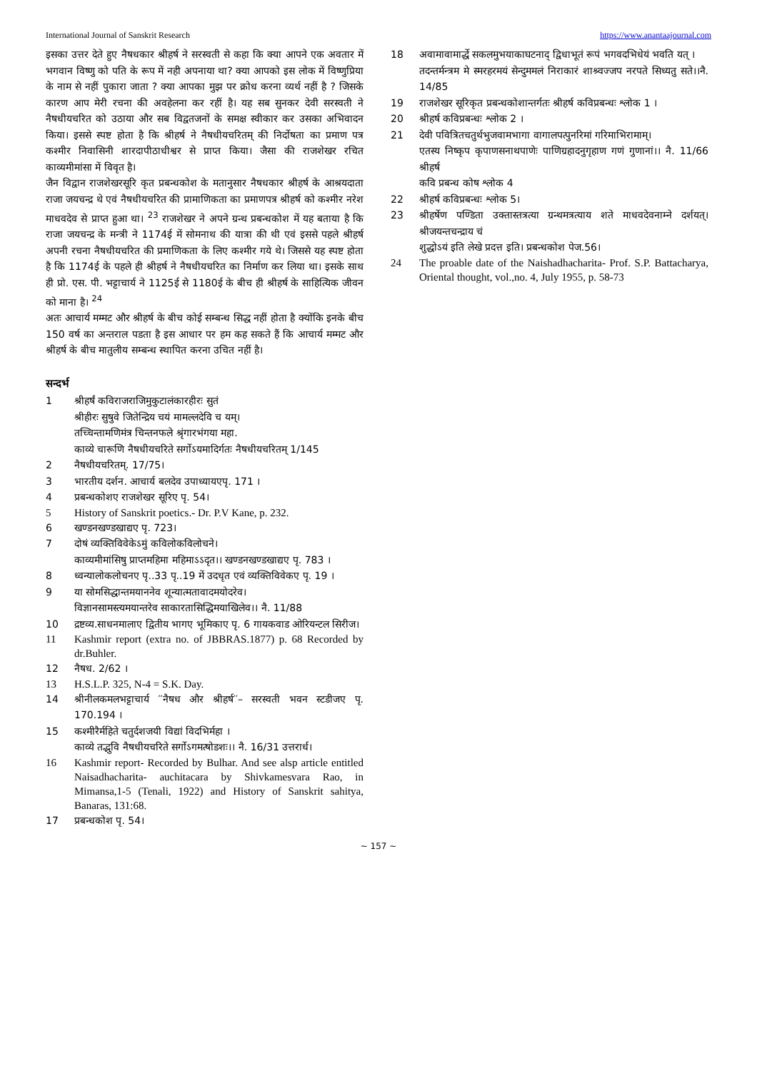International Journal of Sanskrit Research https://www.anantaajournal.com
इसका उत्तर देते हुए नैषधकार श्रीहर्ष ने सरस्वती से कहा कि क्या आपने एक अवतार में भगवान विष्णु को पति के रूप में नही अपनाया था? क्या आपको इस लोक में विष्णुप्रिया के नाम से नहीं पुकारा जाता ? क्या आपका मुझ पर क्रोध करना व्यर्थ नहीं है ? जिसके कारण आप मेरी रचना की अवहेलना कर रहीं है। यह सब सुनकर देवी सरस्वती ने नैषधीयचरित को उठाया और सब विद्वतजनों के समक्ष स्वीकार कर उसका अभिवादन किया। इससे स्पष्ट होता है कि श्रीहर्ष ने नैषधीयचरितम् की निर्दोषता का प्रमाण पत्र कश्मीर निवासिनी शारदापीठाधीश्वर से प्राप्त किया। जैसा की राजशेखर रचित काव्यमीमांसा में विवृत है।
जैन विद्वान राजशेखरसूरि कृत प्रबन्धकोश के मतानुसार नैषधकार श्रीहर्ष के आश्रयदाता राजा जयचन्द्र थे एवं नैषधीयचरित की प्रामाणिकता का प्रमाणपत्र श्रीहर्ष को कश्मीर नरेश माधवदेव से प्राप्त हुआ था। <sup>23</sup> राजशेखर ने अपने ग्रन्थ प्रबन्धकोश में यह बताया है कि राजा जयचन्द्र के मन्त्री ने 1174ई में सोमनाथ की यात्रा की थी एवं इससे पहले श्रीहर्ष अपनी रचना नैषधीयचरित की प्रमाणिकता के लिए कश्मीर गये थे। जिससे यह स्पष्ट होता है कि 1174ई के पहले ही श्रीहर्ष ने नैषधीयचरित का निर्माण कर लिया था। इसके साथ ही प्रो. एस. पी. भट्टाचार्य ने 1125ई से 1180ई के बीच ही श्रीहर्ष के साहित्यिक जीवन को माना है। <sup>24</sup>
अतः आचार्य मम्मट और श्रीहर्ष के बीच कोई सम्बन्ध सिद्ध नहीं होता है क्योंकि इनके बीच 150 वर्ष का अन्तराल पडता है इस आधार पर हम कह सकते हैं कि आचार्य मम्मट और श्रीहर्ष के बीच मातुलीय सम्बन्ध स्थापित करना उचित नहीं है।
सन्दर्भ
1 श्रीहर्षं कविराजराजिमुकुटालंकारहीरः सुतं
श्रीहीरः सुषुवे जितेन्द्रिय चयं मामल्लदेवि च यम्।
तच्चिन्तामणिमंत्र चिन्तनफले श्रृंगारभंगया महा.
काव्ये चारूणि नैषधीयचरिते सर्गोऽयमादिर्गतः नैषधीयचरितम् 1/145
2 नैषधीयचरितम्. 17/75।
3 भारतीय दर्शन. आचार्य बलदेव उपाध्यायएपृ. 171 ।
4 प्रबन्धकोशए राजशेखर सूरिए पृ. 54।
5 History of Sanskrit poetics.- Dr. P.V Kane, p. 232.
6 खण्डनखण्डखाद्यए पृ. 723।
7 दोषं व्यक्तिविवेकेऽमुं कविलोकविलोचने।
काव्यमीमांसिषु प्राप्तमहिमा महिमाऽऽदृत।। खण्डनखण्डखाद्यए पृ. 783 ।
8 ध्वन्यालोकलोचनए पृ..33 पृ..19 में उदधृत एवं व्यक्तिविवेकए पृ. 19 ।
9 या सोमसिद्धान्तमयाननेव शून्यात्मतावादमयोदरेव।
विज्ञानसामस्त्यमयान्तरेव साकारतासिद्धिमयाखिलेव।। नै. 11/88
10 द्रष्टव्य.साधनमालाए द्वितीय भागए भूमिकाए पृ. 6 गायकवाड ओरियन्टल सिरीज।
11 Kashmir report (extra no. of JBBRAS.1877) p. 68 Recorded by dr.Buhler.
12 नैषध. 2/62 ।
13 H.S.L.P. 325, N-4 = S.K. Day.
14 श्रीनीलकमलभट्टाचार्य ′′नैषध और श्रीहर्ष′′– सरस्वती भवन स्टडीजए पृ. 170.194 ।
15 कश्मीरैर्महिते चतुर्दशजयी विद्यां विदभिर्महा ।
काव्ये तद्भुवि नैषधीयचरिते सर्गोऽगमत्षोडशः।। नै. 16/31 उत्तरार्ध।
16 Kashmir report- Recorded by Bulhar. And see alsp article entitled Naisadhacharita- auchitacara by Shivkamesvara Rao, in Mimansa,1-5 (Tenali, 1922) and History of Sanskrit sahitya, Banaras, 131:68.
17 प्रबन्धकोश पृ. 54।
18 अवामावामार्द्धे सकलमुभयाकाघटनाद् द्विधाभूतं रूपं भगवदभिधेयं भवति यत् ।
तदन्तर्मन्त्रम मे स्मरहरमयं सेन्दुममलं निराकारं शाश्र्वज्जप नरपते सिध्यतु सते।।नै. 14/85
19 राजशेखर सूरिकृत प्रबन्धकोशान्तर्गतः श्रीहर्ष कविप्रबन्धः श्लोक 1 ।
20 श्रीहर्ष कविप्रबन्धः श्लोक 2 ।
21 देवी पवित्रितचतुर्थभुजवामभागा वागालपत्पुनरिमां गरिमाभिरामाम्।
एतस्य निष्कृप कृपाणसनाथपाणेः पाणिग्रहादनुगृहाण गणं गुणानां।। नै. 11/66 श्रीहर्ष
कवि प्रबन्ध कोष श्लोक 4
22 श्रीहर्ष कविप्रबन्धः श्लोक 5।
23 श्रीहर्षेण पण्डिता उक्तास्तत्रत्या ग्रन्थमत्रत्याय शते माधवदेवनाम्ने दर्शयत्। श्रीजयन्तचन्द्राय चं
शुद्धोऽयं इति लेखे प्रदत्त इति। प्रबन्धकोश पेज.56।
24 The proable date of the Naishadhacharita- Prof. S.P. Battacharya, Oriental thought, vol.,no. 4, July 1955, p. 58-73
~ 157 ~